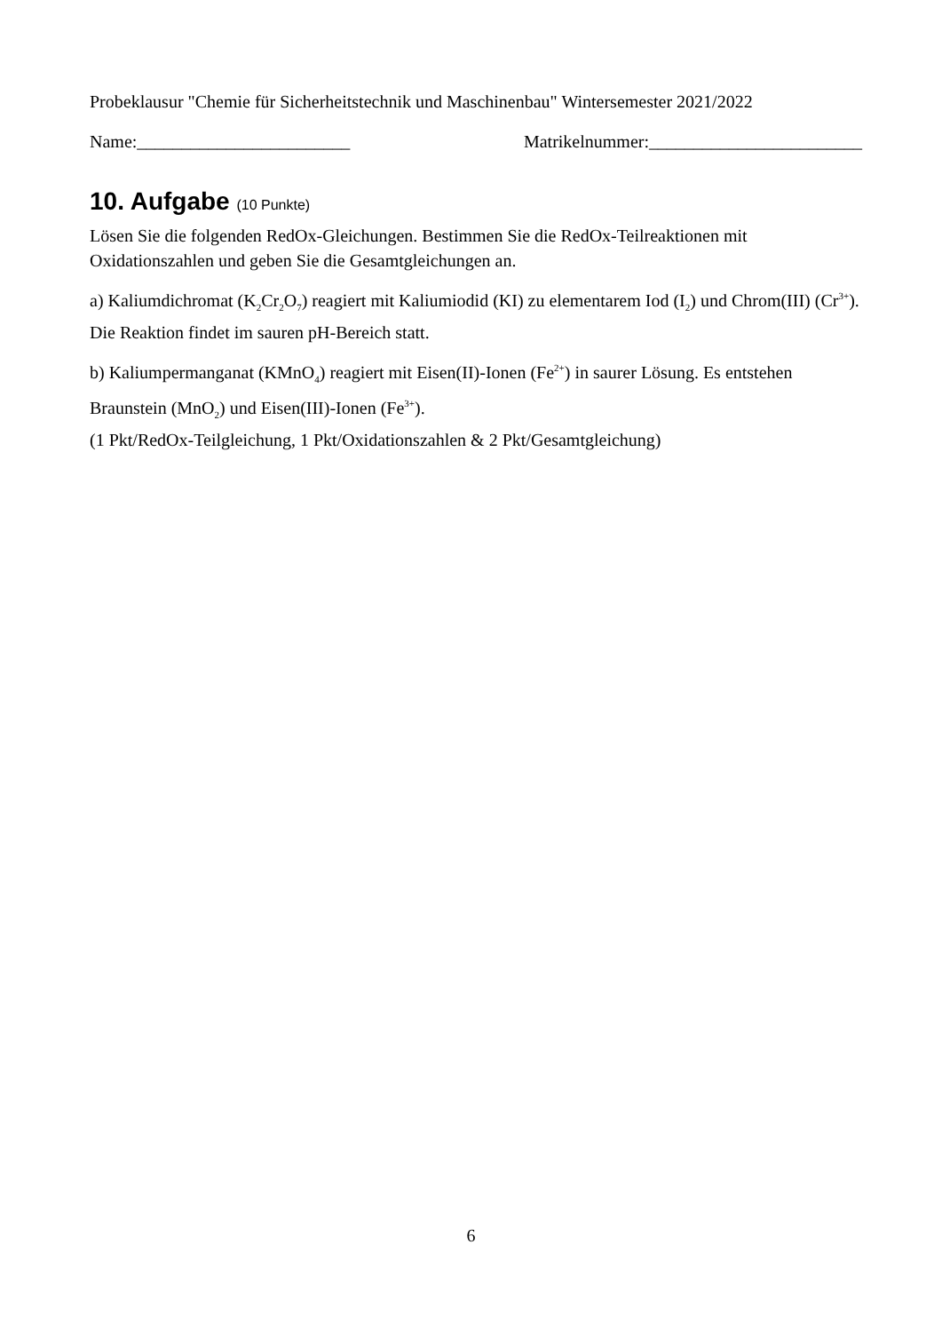Probeklausur "Chemie für Sicherheitstechnik und Maschinenbau" Wintersemester 2021/2022
Name:________________________ Matrikelnummer:________________________
10. Aufgabe (10 Punkte)
Lösen Sie die folgenden RedOx-Gleichungen. Bestimmen Sie die RedOx-Teilreaktionen mit Oxidationszahlen und geben Sie die Gesamtgleichungen an.
a) Kaliumdichromat (K<sub>2</sub>Cr<sub>2</sub>O<sub>7</sub>) reagiert mit Kaliumiodid (KI) zu elementarem Iod (I<sub>2</sub>) und Chrom(III) (Cr<sup>3+</sup>). Die Reaktion findet im sauren pH-Bereich statt.
b) Kaliumpermanganat (KMnO<sub>4</sub>) reagiert mit Eisen(II)-Ionen (Fe<sup>2+</sup>) in saurer Lösung. Es entstehen Braunstein (MnO<sub>2</sub>) und Eisen(III)-Ionen (Fe<sup>3+</sup>).
(1 Pkt/RedOx-Teilgleichung, 1 Pkt/Oxidationszahlen & 2 Pkt/Gesamtgleichung)
6